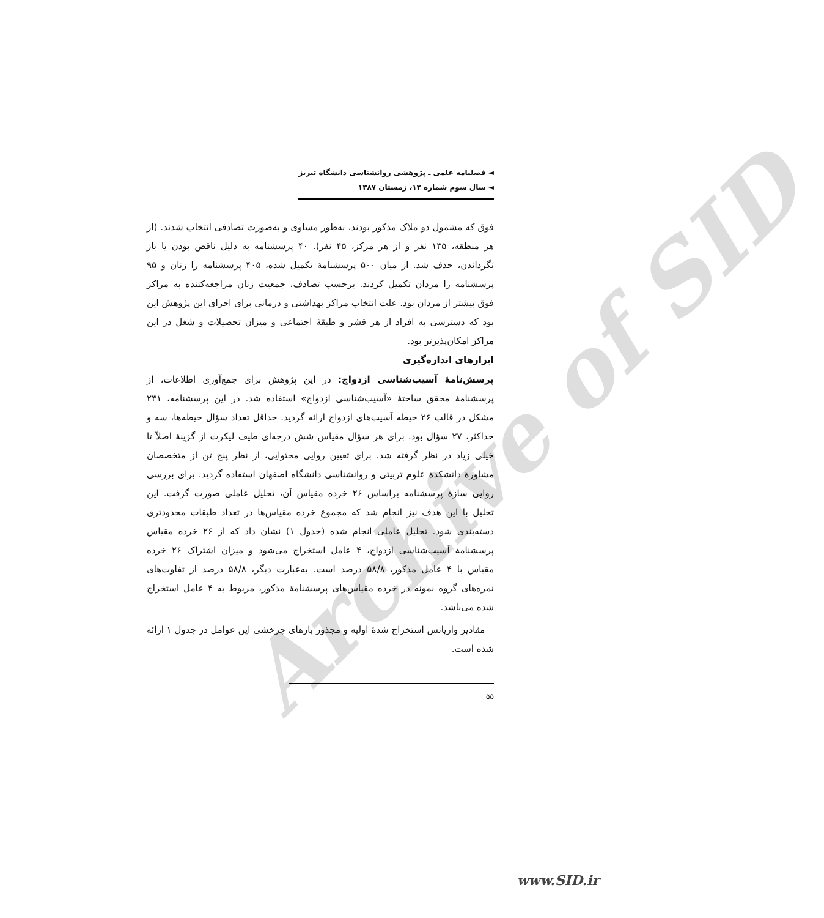Archive of SID
◄ فصلنامه علمی ـ پژوهشی روانشناسی دانشگاه تبریز
◄ سال سوم شماره ۱۲، زمستان ۱۳۸۷
فوق که مشمول دو ملاک مذکور بودند، به‌طور مساوی و به‌صورت تصادفی انتخاب شدند. (از هر منطقه، ۱۳۵ نفر و از هر مرکز، ۴۵ نفر). ۴۰ پرسشنامه به دلیل ناقص بودن یا باز نگرداندن، حذف شد. از میان ۵۰۰ پرسشنامهٔ تکمیل شده، ۴۰۵ پرسشنامه را زنان و ۹۵ پرسشنامه را مردان تکمیل کردند. برحسب تصادف، جمعیت زنان مراجعه‌کننده به مراکز فوق بیشتر از مردان بود. علت انتخاب مراکز بهداشتی و درمانی برای اجرای این پژوهش این بود که دسترسی به افراد از هر قشر و طبقهٔ اجتماعی و میزان تحصیلات و شغل در این مراکز امکان‌پذیرتر بود.
ابزارهای اندازه‌گیری
پرسش‌نامهٔ آسیب‌شناسی ازدواج: در این پژوهش برای جمع‌آوری اطلاعات، از پرسشنامهٔ محقق ساختهٔ «آسیب‌شناسی ازدواج» استفاده شد. در این پرسشنامه، ۲۳۱ مشکل در قالب ۲۶ حیطه آسیب‌های ازدواج ارائه گردید. حداقل تعداد سؤال حیطه‌ها، سه و حداکثر، ۲۷ سؤال بود. برای هر سؤال مقیاس شش درجه‌ای طیف لیکرت از گزینهٔ اصلاً تا خیلی زیاد در نظر گرفته شد. برای تعیین روایی محتوایی، از نظر پنج تن از متخصصان مشاورهٔ دانشکدهٔ علوم تربیتی و روانشناسی دانشگاه اصفهان استفاده گردید. برای بررسی روایی سازهٔ پرسشنامه براساس ۲۶ خرده مقیاس آن، تحلیل عاملی صورت گرفت. این تحلیل با این هدف نیز انجام شد که مجموع خرده مقیاس‌ها در تعداد طبقات محدودتری دسته‌بندی شود. تحلیل عاملی انجام شده (جدول ۱) نشان داد که از ۲۶ خرده مقیاس پرسشنامهٔ آسیب‌شناسی ازدواج، ۴ عامل استخراج می‌شود و میزان اشتراک ۲۶ خرده مقیاس با ۴ عامل مذکور، ۵۸/۸ درصد است. به‌عبارت دیگر، ۵۸/۸ درصد از تفاوت‌های نمره‌های گروه نمونه در خرده مقیاس‌های پرسشنامهٔ مذکور، مربوط به ۴ عامل استخراج شده می‌باشد.
مقادیر واریانس استخراج شدهٔ اولیه و مجذور بارهای چرخشی این عوامل در جدول ۱ ارائه شده است.
۵۵
www.SID.ir